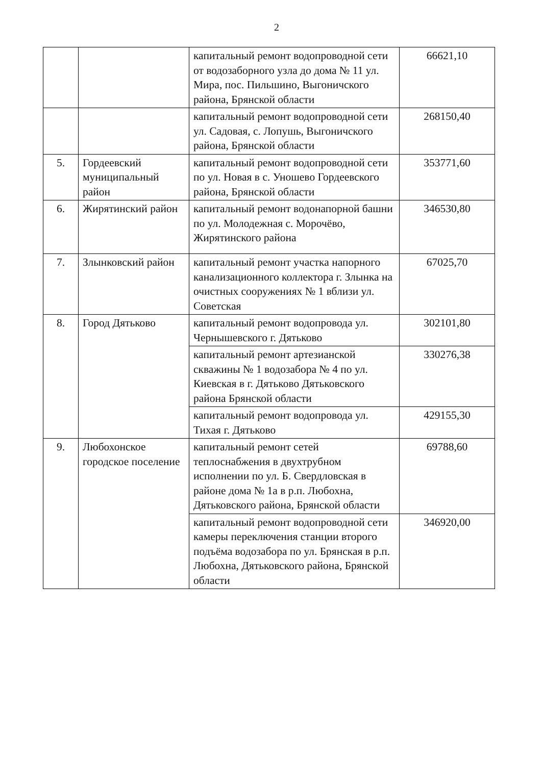2
| | | капитальный ремонт водопроводной сети от водозаборного узла до дома № 11 ул. Мира, пос. Пильшино, Выгоничского района, Брянской области | 66621,10 |
| | | капитальный ремонт водопроводной сети ул. Садовая, с. Лопушь, Выгоничского района, Брянской области | 268150,40 |
| 5. | Гордеевский муниципальный район | капитальный ремонт водопроводной сети по ул. Новая в с. Уношево Гордеевского района, Брянской области | 353771,60 |
| 6. | Жирятинский район | капитальный ремонт водонапорной башни по ул. Молодежная с. Морочёво, Жирятинского района | 346530,80 |
| 7. | Злынковский район | капитальный ремонт участка напорного канализационного коллектора г. Злынка на очистных сооружениях № 1 вблизи ул. Советская | 67025,70 |
| 8. | Город Дятьково | капитальный ремонт водопровода ул. Чернышевского г. Дятьково | 302101,80 |
| | | капитальный ремонт артезианской скважины № 1 водозабора № 4 по ул. Киевская в г. Дятьково Дятьковского района Брянской области | 330276,38 |
| | | капитальный ремонт водопровода ул. Тихая г. Дятьково | 429155,30 |
| 9. | Любохонское городское поселение | капитальный ремонт сетей теплоснабжения в двухтрубном исполнении по ул. Б. Свердловская в районе дома № 1а в р.п. Любохна, Дятьковского района, Брянской области | 69788,60 |
| | | капитальный ремонт водопроводной сети камеры переключения станции второго подъёма водозабора по ул. Брянская в р.п. Любохна, Дятьковского района, Брянской области | 346920,00 |